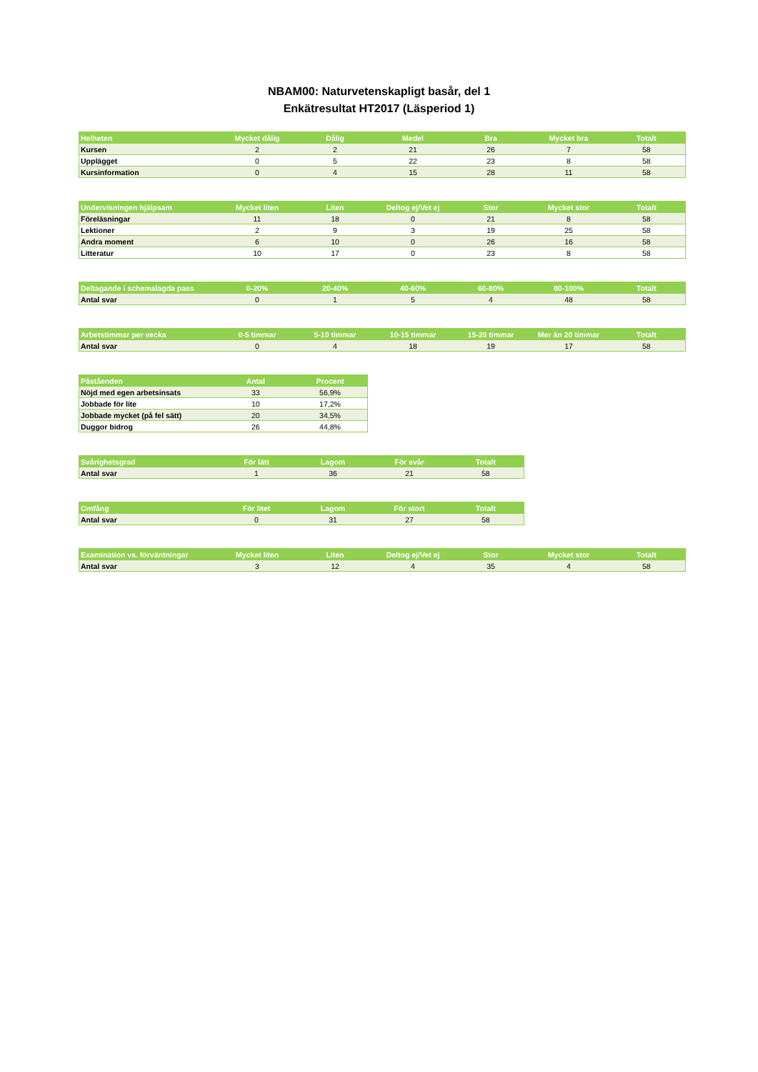NBAM00: Naturvetenskapligt basår, del 1
Enkätresultat HT2017 (Läsperiod 1)
| Helheten | Mycket dålig | Dålig | Medel | Bra | Mycket bra | Totalt |
| --- | --- | --- | --- | --- | --- | --- |
| Kursen | 2 | 2 | 21 | 26 | 7 | 58 |
| Upplägget | 0 | 5 | 22 | 23 | 8 | 58 |
| Kursinformation | 0 | 4 | 15 | 28 | 11 | 58 |
| Undervisningen hjälpsam | Mycket liten | Liten | Deltog ej/Vet ej | Stor | Mycket stor | Totalt |
| --- | --- | --- | --- | --- | --- | --- |
| Föreläsningar | 11 | 18 | 0 | 21 | 8 | 58 |
| Lektioner | 2 | 9 | 3 | 19 | 25 | 58 |
| Andra moment | 6 | 10 | 0 | 26 | 16 | 58 |
| Litteratur | 10 | 17 | 0 | 23 | 8 | 58 |
| Deltagande i schemalagda pass | 0-20% | 20-40% | 40-60% | 60-80% | 80-100% | Totalt |
| --- | --- | --- | --- | --- | --- | --- |
| Antal svar | 0 | 1 | 5 | 4 | 48 | 58 |
| Arbetstimmar per vecka | 0-5 timmar | 5-10 timmar | 10-15 timmar | 15-20 timmar | Mer än 20 timmar | Totalt |
| --- | --- | --- | --- | --- | --- | --- |
| Antal svar | 0 | 4 | 18 | 19 | 17 | 58 |
| Påståenden | Antal | Procent |
| --- | --- | --- |
| Nöjd med egen arbetsinsats | 33 | 56,9% |
| Jobbade för lite | 10 | 17,2% |
| Jobbade mycket (på fel sätt) | 20 | 34,5% |
| Duggor bidrog | 26 | 44,8% |
| Svårighetsgrad | För lätt | Lagom | För svår | Totalt |
| --- | --- | --- | --- | --- |
| Antal svar | 1 | 36 | 21 | 58 |
| Omfång | För litet | Lagom | För stort | Totalt |
| --- | --- | --- | --- | --- |
| Antal svar | 0 | 31 | 27 | 58 |
| Examination vs. förväntningar | Mycket liten | Liten | Deltog ej/Vet ej | Stor | Mycket stor | Totalt |
| --- | --- | --- | --- | --- | --- | --- |
| Antal svar | 3 | 12 | 4 | 35 | 4 | 58 |